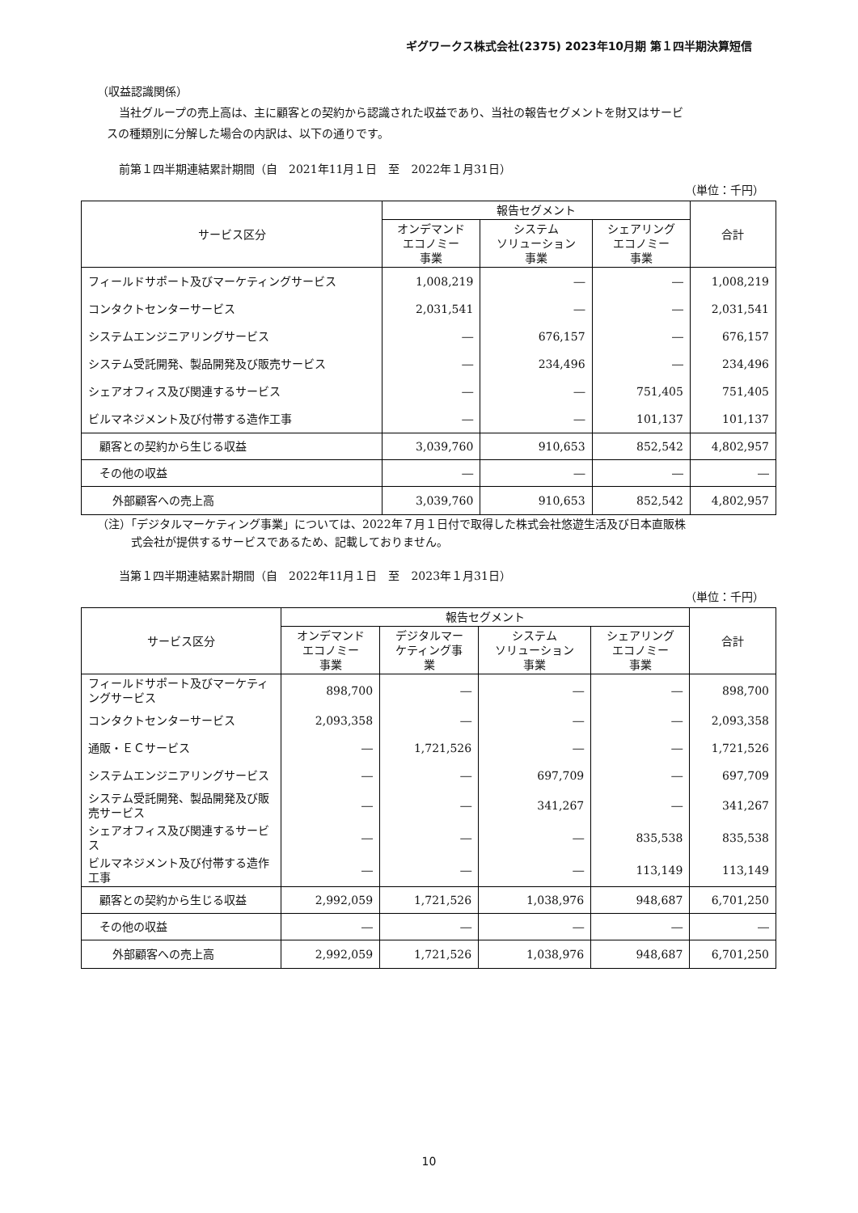ギグワークス株式会社(2375) 2023年10月期 第１四半期決算短信
（収益認識関係）
当社グループの売上高は、主に顧客との契約から認識された収益であり、当社の報告セグメントを財又はサービ
スの種類別に分解した場合の内訳は、以下の通りです。
前第１四半期連結累計期間（自　2021年11月１日　至　2022年１月31日）
（単位：千円）
| サービス区分 | 報告セグメント | | | 合計 |
| --- | --- | --- | --- | --- |
| | オンデマンド エコノミー 事業 | システム ソリューション 事業 | シェアリング エコノミー 事業 | |
| フィールドサポート及びマーケティングサービス | 1,008,219 | ― | ― | 1,008,219 |
| コンタクトセンターサービス | 2,031,541 | ― | ― | 2,031,541 |
| システムエンジニアリングサービス | ― | 676,157 | ― | 676,157 |
| システム受託開発、製品開発及び販売サービス | ― | 234,496 | ― | 234,496 |
| シェアオフィス及び関連するサービス | ― | ― | 751,405 | 751,405 |
| ビルマネジメント及び付帯する造作工事 | ― | ― | 101,137 | 101,137 |
| 顧客との契約から生じる収益 | 3,039,760 | 910,653 | 852,542 | 4,802,957 |
| その他の収益 | ― | ― | ― | ― |
| 外部顧客への売上高 | 3,039,760 | 910,653 | 852,542 | 4,802,957 |
（注）「デジタルマーケティング事業」については、2022年７月１日付で取得した株式会社悠遊生活及び日本直販株
式会社が提供するサービスであるため、記載しておりません。
当第１四半期連結累計期間（自　2022年11月１日　至　2023年１月31日）
（単位：千円）
| サービス区分 | 報告セグメント | | | | 合計 |
| --- | --- | --- | --- | --- | --- |
| | オンデマンド エコノミー 事業 | デジタルマー ケティング事 業 | システム ソリューション 事業 | シェアリング エコノミー 事業 | |
| フィールドサポート及びマーケティングサービス | 898,700 | ― | ― | ― | 898,700 |
| コンタクトセンターサービス | 2,093,358 | ― | ― | ― | 2,093,358 |
| 通販・ＥＣサービス | ― | 1,721,526 | ― | ― | 1,721,526 |
| システムエンジニアリングサービス | ― | ― | 697,709 | ― | 697,709 |
| システム受託開発、製品開発及び販売サービス | ― | ― | 341,267 | ― | 341,267 |
| シェアオフィス及び関連するサービス | ― | ― | ― | 835,538 | 835,538 |
| ビルマネジメント及び付帯する造作工事 | ― | ― | ― | 113,149 | 113,149 |
| 顧客との契約から生じる収益 | 2,992,059 | 1,721,526 | 1,038,976 | 948,687 | 6,701,250 |
| その他の収益 | ― | ― | ― | ― | ― |
| 外部顧客への売上高 | 2,992,059 | 1,721,526 | 1,038,976 | 948,687 | 6,701,250 |
10